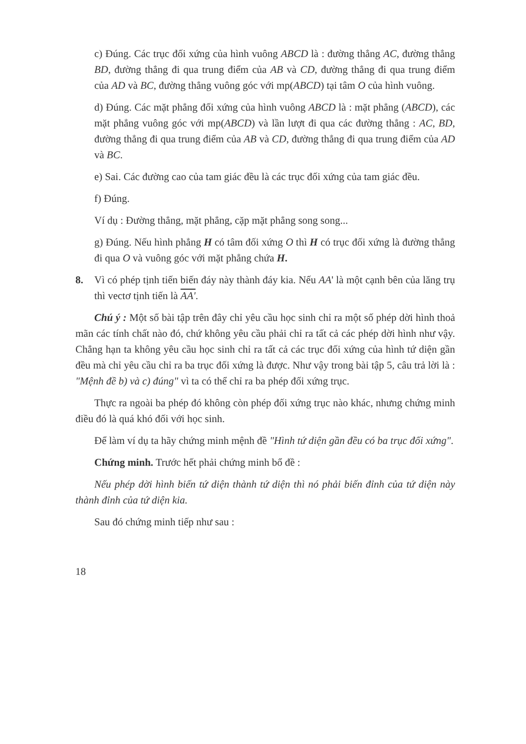c) Đúng. Các trục đối xứng của hình vuông ABCD là : đường thẳng AC, đường thẳng BD, đường thẳng đi qua trung điểm của AB và CD, đường thẳng đi qua trung điểm của AD và BC, đường thẳng vuông góc với mp(ABCD) tại tâm O của hình vuông.
d) Đúng. Các mặt phẳng đối xứng của hình vuông ABCD là : mặt phẳng (ABCD), các mặt phẳng vuông góc với mp(ABCD) và lần lượt đi qua các đường thẳng : AC, BD, đường thẳng đi qua trung điểm của AB và CD, đường thẳng đi qua trung điểm của AD và BC.
e) Sai. Các đường cao của tam giác đều là các trục đối xứng của tam giác đều.
f) Đúng.
Ví dụ : Đường thẳng, mặt phẳng, cặp mặt phẳng song song...
g) Đúng. Nếu hình phẳng H có tâm đối xứng O thì H có trục đối xứng là đường thẳng đi qua O và vuông góc với mặt phẳng chứa H.
8. Vì có phép tịnh tiến biến đáy này thành đáy kia. Nếu AA' là một cạnh bên của lăng trụ thì vectơ tịnh tiến là AA'.
Chú ý : Một số bài tập trên đây chỉ yêu cầu học sinh chỉ ra một số phép dời hình thoả mãn các tính chất nào đó, chứ không yêu cầu phải chỉ ra tất cả các phép dời hình như vậy. Chẳng hạn ta không yêu cầu học sinh chỉ ra tất cả các trục đối xứng của hình tứ diện gần đều mà chỉ yêu cầu chỉ ra ba trục đối xứng là được. Như vậy trong bài tập 5, câu trả lời là : "Mệnh đề b) và c) đúng" vì ta có thể chỉ ra ba phép đối xứng trục.
Thực ra ngoài ba phép đó không còn phép đối xứng trục nào khác, nhưng chứng minh điều đó là quá khó đối với học sinh.
Để làm ví dụ ta hãy chứng minh mệnh đề "Hình tứ diện gần đều có ba trục đối xứng".
Chứng minh. Trước hết phải chứng minh bổ đề :
Nếu phép dời hình biến tứ diện thành tứ diện thì nó phải biến đỉnh của tứ diện này thành đỉnh của tứ diện kia.
Sau đó chứng minh tiếp như sau :
18